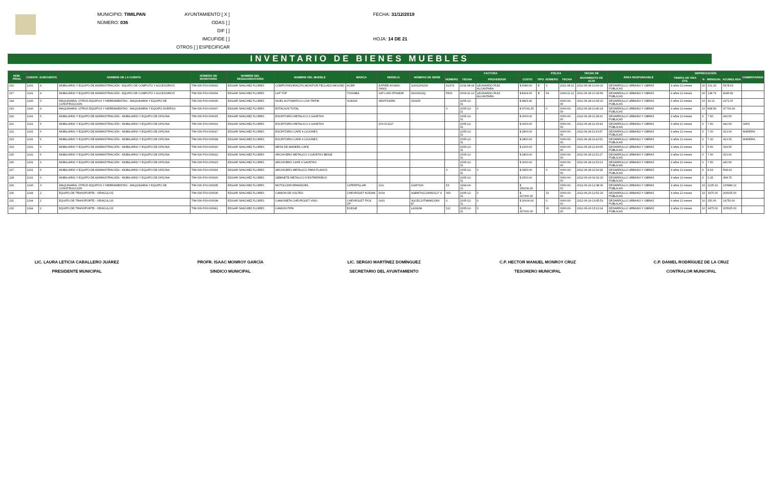MUNICIPIO: TIMILPAN
NÚMERO: 036
AYUNTAMIENTO [ X ]
ODAS [ ]
DIF [ ]
IMCUFIDE [ ]
OTROS [ ] ESPECIFICAR
FECHA: 31/12/2019
HOJA: 14 DE 21
INVENTARIO DE BIENES MUEBLES
| NÚM. PROG | CUENTA | SUBCUENTA | NOMBRE DE LA CUENTA | NÚMERO DE INVENTARIO | NOMBRE DEL RESGUARDATARIO | NOMBRE DEL MUEBLE | MARCA | MODELO | NÚMERO DE SERIE | FACTURA | | | | PÓLIZA | | | FECHA DE | ÁREA RESPONSABLE | DEPRECIACIÓN | | | | COMENTARIOS |
| --- | --- | --- | --- | --- | --- | --- | --- | --- | --- | --- | --- | --- | --- | --- | --- | --- | --- | --- | --- | --- | --- | --- | --- |
| | | | | | | | | | | NÚMERO | FECHA | PROVEEDOR | COSTO | TIPO | NÚMERO | FECHA | MOVIMIENTO DE ALTA | | TIEMPO DE VIDA ÚTIL | % | MENSUAL | ACUMULADA | |
| 216 | 1241 | 4 | MOBILIARIO Y EQUIPO DE ADMINISTRACIÓN - EQUIPO DE COMPUTO Y ACCESORIOS | TIM-036-F00-000003 | EDGAR SANCHEZ FLORES | COMPUTADORA(CPU,MONITOR,TECLADO,MOUSE) | ACER | ASPIRE AX3400-S4002 | 11402266230 | A1374 | 2011-08-18 | LEONARDO RUIZ ALCANTARA | $ 6080.00 | E | 0 | 2011-08-11 | 2012-06-28 10:29:20 | DESARROLLO URBANO Y OBRAS PUBLICAS | 4 años 11 meses | 20 | 101.33 | 5978.63 | |
| 217 | 1241 | 4 | MOBILIARIO Y EQUIPO DE ADMINISTRACIÓN - EQUIPO DE COMPUTO Y ACCESORIOS | TIM-036-F00-000004 | EDGAR SANCHEZ FLORES | LAP TOP | TOSHIBA | SAT L305-SP6983R | 99163622Q | 5503 | 2009-11-13 | LEONARDO RUIZ ALCANTARA | $ 8324.60 | E | 54 | 2009-11-11 | 2012-06-28 10:34:59 | DESARROLLO URBANO Y OBRAS PUBLICAS | 4 años 11 meses | 20 | 138.74 | 8185.82 | |
| 218 | 1246 | 3 | MAQUINARIA, OTROS EQUIPOS Y HERRAMIENTAS - MAQUINARIA Y EQUIPO DE CONSTRUCCION | TIM-036-F00-000006 | EDGAR SANCHEZ FLORES | NIVEL AUTOMATICO CON TRIPIE | SOKKIA | SEWT630RK | 153155 | | 2005-12-31 | | $ 4825.40 | | | 0000-00-00 | 2012-06-28 10:43:10 | DESARROLLO URBANO Y OBRAS PUBLICAS | 4 años 11 meses | 10 | 40.21 | 2372.47 | |
| 219 | 1246 | 4 | MAQUINARIA, OTROS EQUIPOS Y HERRAMIENTAS - MAQUINARIA Y EQUIPO DIVERSO | TIM-036-F00-000007 | EDGAR SANCHEZ FLORES | ESTACION TOTAL | | | | 0 | 2005-12-31 | 0 | $ 97031.25 | | 0 | 0000-00-00 | 2012-06-28 10:46:24 | DESARROLLO URBANO Y OBRAS PUBLICAS | 4 años 11 meses | 10 | 808.59 | 47706.99 | |
| 220 | 1241 | 6 | MOBILIARIO Y EQUIPO DE ADMINISTRACIÓN - MOBILIARIO Y EQUIPO DE OFICINA | TIM-036-F00-000015 | EDGAR SANCHEZ FLORES | ESCRITORIO METALICO 3 GAVETAS | | | | | 2005-12-31 | | $ 3000.00 | | | 0000-00-00 | 2012-06-28 11:38:10 | DESARROLLO URBANO Y OBRAS PUBLICAS | 4 años 11 meses | 3 | 7.50 | 442.50 | |
| 221 | 1241 | 6 | MOBILIARIO Y EQUIPO DE ADMINISTRACIÓN - MOBILIARIO Y EQUIPO DE OFICINA | TIM-036-F00-000016 | EDGAR SANCHEZ FLORES | ESCRITORIO METALICO 3 GAVETAS | | 203-013127 | | | 2005-12-31 | | $ 3000.00 | | | 0000-00-00 | 2012-06-28 11:39:34 | DESARROLLO URBANO Y OBRAS PUBLICAS | 4 años 11 meses | 3 | 7.50 | 442.50 | GRIS |
| 222 | 1241 | 6 | MOBILIARIO Y EQUIPO DE ADMINISTRACIÓN - MOBILIARIO Y EQUIPO DE OFICINA | TIM-036-F00-000017 | EDGAR SANCHEZ FLORES | ESCRITORIO CAFE 4 CAJONES | | | | | 2005-12-31 | | $ 2800.00 | | | 0000-00-00 | 2012-06-28 11:41:57 | DESARROLLO URBANO Y OBRAS PUBLICAS | 4 años 11 meses | 3 | 7.00 | 413.00 | MADERA |
| 223 | 1241 | 6 | MOBILIARIO Y EQUIPO DE ADMINISTRACIÓN - MOBILIARIO Y EQUIPO DE OFICINA | TIM-036-F00-000018 | EDGAR SANCHEZ FLORES | ESCRITORIO CAFE 4 CAJONES | | | | | 2005-12-31 | | $ 2800.00 | | | 0000-00-00 | 2012-06-28 11:42:52 | DESARROLLO URBANO Y OBRAS PUBLICAS | 4 años 11 meses | 3 | 7.00 | 413.00 | MADERA |
| 224 | 1241 | 6 | MOBILIARIO Y EQUIPO DE ADMINISTRACIÓN - MOBILIARIO Y EQUIPO DE OFICINA | TIM-036-F00-000020 | EDGAR SANCHEZ FLORES | MESA DE MADERA CAFE | | | | | 2005-12-31 | | $ 2200.00 | | | 0000-00-00 | 2012-06-28 11:46:05 | DESARROLLO URBANO Y OBRAS PUBLICAS | 4 años 11 meses | 3 | 5.50 | 324.50 | |
| 225 | 1241 | 6 | MOBILIARIO Y EQUIPO DE ADMINISTRACIÓN - MOBILIARIO Y EQUIPO DE OFICINA | TIM-036-F00-000022 | EDGAR SANCHEZ FLORES | ARCHIVERO METALICO 3 GAVETAS BEIGE | | | | | 2005-12-31 | | $ 2800.00 | | | 0000-00-00 | 2012-06-28 11:51:27 | DESARROLLO URBANO Y OBRAS PUBLICAS | 4 años 11 meses | 3 | 7.00 | 413.00 | |
| 226 | 1241 | 6 | MOBILIARIO Y EQUIPO DE ADMINISTRACIÓN - MOBILIARIO Y EQUIPO DE OFICINA | TIM-036-F00-000023 | EDGAR SANCHEZ FLORES | ARCHIVERO CAFE 4 GAVETAS | | | | | 2005-12-31 | | $ 3000.00 | | | 0000-00-00 | 2012-06-28 11:53:13 | DESARROLLO URBANO Y OBRAS PUBLICAS | 4 años 11 meses | 3 | 7.50 | 442.50 | |
| 227 | 1241 | 6 | MOBILIARIO Y EQUIPO DE ADMINISTRACIÓN - MOBILIARIO Y EQUIPO DE OFICINA | TIM-036-F00-000024 | EDGAR SANCHEZ FLORES | ARCHIVERO METALICO PARA PLANOS | | | | 0 | 2005-12-31 | 0 | $ 3450.00 | | 0 | 0000-00-00 | 2012-06-28 11:54:18 | DESARROLLO URBANO Y OBRAS PUBLICAS | 4 años 11 meses | 3 | 8.63 | 508.93 | |
| 228 | 1241 | 6 | MOBILIARIO Y EQUIPO DE ADMINISTRACIÓN - MOBILIARIO Y EQUIPO DE OFICINA | TIM-036-F00-000026 | EDGAR SANCHEZ FLORES | GEBINETE METALICO 5 ENTREPAÑOS | | | | | 2005-12-31 | | $ 2500.00 | | | 0000-00-00 | 2012-06-29 09:32:33 | DESARROLLO URBANO Y OBRAS PUBLICAS | 4 años 11 meses | 3 | 6.25 | 368.75 | |
| 229 | 1246 | 3 | MAQUINARIA, OTROS EQUIPOS Y HERRAMIENTAS - MAQUINARIA Y EQUIPO DE CONSTRUCCION | TIM-036-F00-000035 | EDGAR SANCHEZ FLORES | MOTOCONFORMADORA | CATERPILLAR | 12G | G1M7900 | 53 | 1994-09-01 | | $ 256239.00 | | | 0000-00-00 | 2012-06-29 12:38:36 | DESARROLLO URBANO Y OBRAS PUBLICAS | 4 años 11 meses | 10 | 2135.32 | 125984.12 | |
| 230 | 1244 | 2 | EQUIPO DE TRANSPORTE - VEHICULOS | TIM-036-F00-000036 | EDGAR SANCHEZ FLORES | CAMION DE VOLTEO | CHEVROLET KODIAK | 2004 | 3GBM7H1C94M10127 4 | 000 | 2005-12-31 | 0 | $ 417000.00 | | 10 | 0000-00-00 | 2012-06-29 12:51:29 | DESARROLLO URBANO Y OBRAS PUBLICAS | 4 años 11 meses | 10 | 3475.00 | 205025.00 | |
| 231 | 1244 | 2 | EQUIPO DE TRANSPORTE - VEHICULOS | TIM-036-F00-000038 | EDGAR SANCHEZ FLORES | CAMIONETA CHEVROLET VINO | CHEVROLET PICK UP | 1991 | 3GCEC20T4MM13366 87 | 0 | 2005-12-31 | 0 | $ 30000.00 | | 0 | 0000-00-00 | 2012-06-29 13:05:53 | DESARROLLO URBANO Y OBRAS PUBLICAS | 4 años 11 meses | 10 | 250.00 | 14750.00 | |
| 232 | 1244 | 2 | EQUIPO DE TRANSPORTE - VEHICULOS | TIM-036-F00-000041 | EDGAR SANCHEZ FLORES | CAMION PIPA | DODGE | | L419298 | 111 | 2005-12-31 | 0 | $ 417000.00 | | 00 | 0000-00-00 | 2012-06-29 15:13:14 | DESARROLLO URBANO Y OBRAS PUBLICAS | 4 años 11 meses | 10 | 3475.00 | 205025.00 | |
LIC. LAURA LETICIA CABALLERO JUÁREZ
PRESIDENTE MUNICIPAL
PROFR. ISAAC MONROY GARCÍA
SINDICO MUNICIPAL
LIC. SERGIO MARTÍNEZ DOMÍNGUEZ
SECRETARIO DEL AYUNTAMIENTO
C.P. HECTOR MANUEL MONROY CRUZ
TESORERO MUNICIPAL
C.P. DANIEL RODRÍGUEZ DE LA CRUZ
CONTRALOR MUNICIPAL